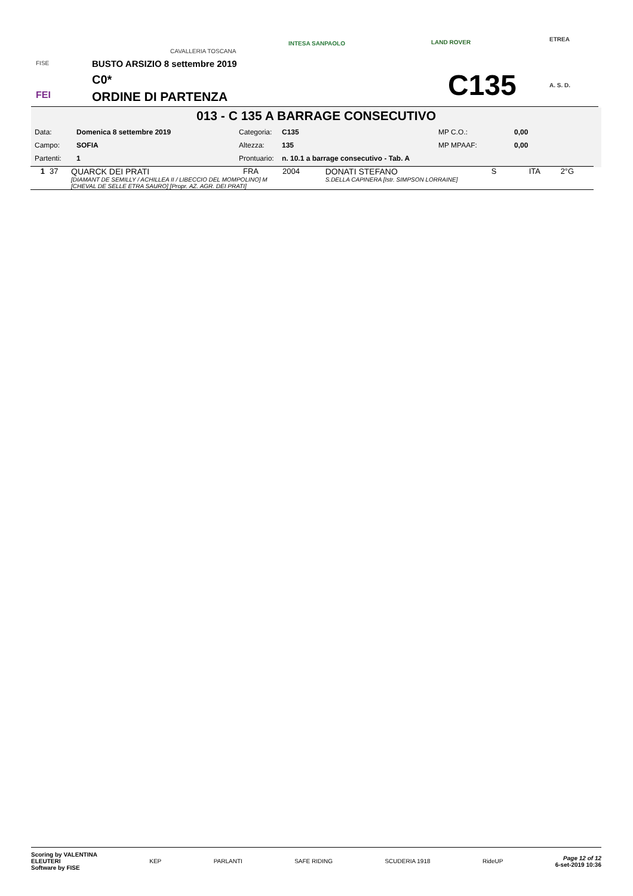FISE
FEI
CAVALLERIA TOSCANA
INTESA SANPAOLO LAND ROVER
ETREA
A. S. D.
BUSTO ARSIZIO 8 settembre 2019
C0*
ORDINE DI PARTENZA C135
013 - C 135 A BARRAGE CONSECUTIVO
| Data: | Domenica 8 settembre 2019 | Categoria: | C135 | MP C.O.: | 0,00 |
| Campo: | SOFIA | Altezza: | 135 | MP MPAAF: | 0,00 |
| Partenti: | 1 | Prontuario: | n. 10.1 a barrage consecutivo - Tab. A | | |
| 1 | 37 | QUARCK DEI PRATI | FRA | 2004 | DONATI STEFANO | S | ITA | 2°G |
| | | [DIAMANT DE SEMILLY / ACHILLEA II / LIBECCIO DEL MOMPOLINO] M [CHEVAL DE SELLE ETRA SAURO] [Propr. AZ. AGR. DEI PRATI] | | | S.DELLA CAPINERA [Istr. SIMPSON LORRAINE] | | | |
Scoring by VALENTINA
ELEUTERI
Software by FISE
KEP PARLANTI SAFE RIDING SCUDERIA 1918 RideUP
Page 12 of 12
6-set-2019 10:36